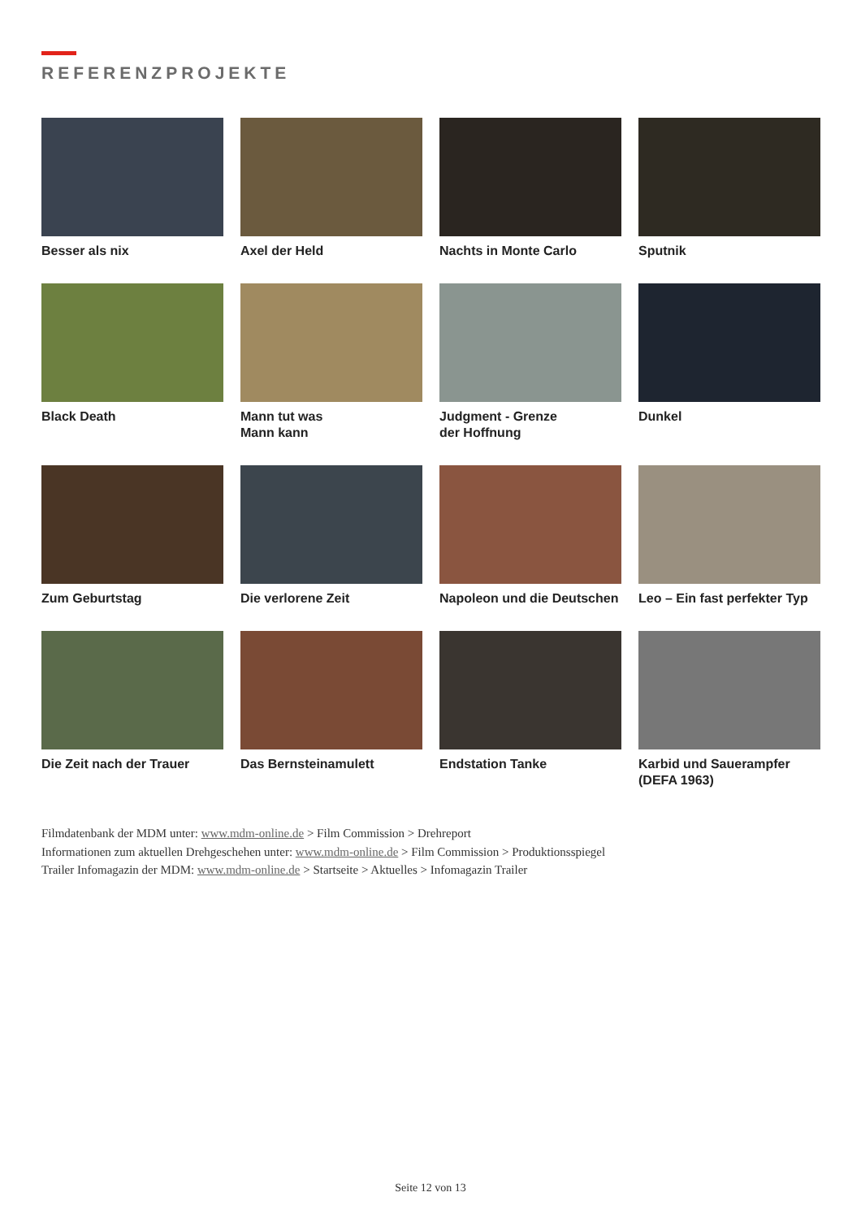REFERENZPROJEKTE
Besser als nix
Axel der Held
Nachts in Monte Carlo
Sputnik
Black Death
Mann tut was
Mann kann
Judgment - Grenze
der Hoffnung
Dunkel
Zum Geburtstag
Die verlorene Zeit
Napoleon und die Deutschen
Leo – Ein fast perfekter Typ
Die Zeit nach der Trauer
Das Bernsteinamulett
Endstation Tanke
Karbid und Sauerampfer
(DEFA 1963)
Filmdatenbank der MDM unter: www.mdm-online.de > Film Commission > Drehreport
Informationen zum aktuellen Drehgeschehen unter: www.mdm-online.de > Film Commission > Produktionsspiegel
Trailer Infomagazin der MDM: www.mdm-online.de > Startseite > Aktuelles > Infomagazin Trailer
Seite 12 von 13